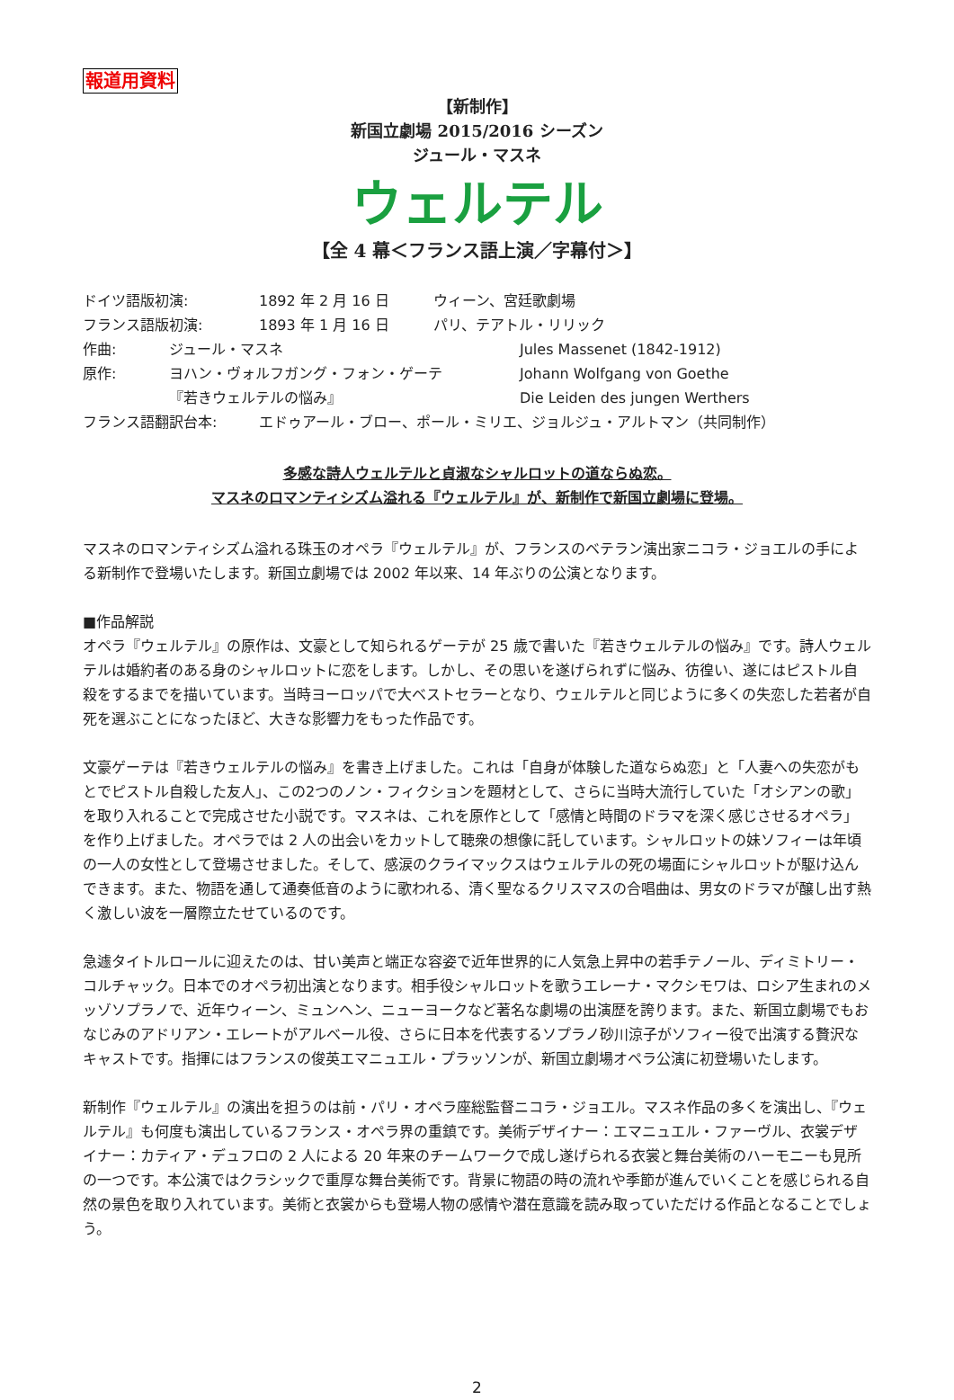報道用資料
【新制作】
新国立劇場 2015/2016 シーズン
ジュール・マスネ
ウェルテル
【全 4 幕＜フランス語上演／字幕付＞】
ドイツ語版初演: 1892 年 2 月 16 日 ウィーン、宮廷歌劇場
フランス語版初演: 1893 年 1 月 16 日 パリ、テアトル・リリック
作曲: ジュール・マスネ Jules Massenet (1842-1912)
原作: ヨハン・ヴォルフガング・フォン・ゲーテ Johann Wolfgang von Goethe
『若きウェルテルの悩み』 Die Leiden des jungen Werthers
フランス語翻訳台本: エドゥアール・ブロー、ポール・ミリエ、ジョルジュ・アルトマン（共同制作）
多感な詩人ウェルテルと貞淑なシャルロットの道ならぬ恋。
マスネのロマンティシズム溢れる『ウェルテル』が、新制作で新国立劇場に登場。
マスネのロマンティシズム溢れる珠玉のオペラ『ウェルテル』が、フランスのベテラン演出家ニコラ・ジョエルの手による新制作で登場いたします。新国立劇場では 2002 年以来、14 年ぶりの公演となります。
■作品解説
オペラ『ウェルテル』の原作は、文豪として知られるゲーテが 25 歳で書いた『若きウェルテルの悩み』です。詩人ウェルテルは婚約者のある身のシャルロットに恋をします。しかし、その思いを遂げられずに悩み、彷徨い、遂にはピストル自殺をするまでを描いています。当時ヨーロッパで大ベストセラーとなり、ウェルテルと同じように多くの失恋した若者が自死を選ぶことになったほど、大きな影響力をもった作品です。
文豪ゲーテは『若きウェルテルの悩み』を書き上げました。これは「自身が体験した道ならぬ恋」と「人妻への失恋がもとでピストル自殺した友人」、この2つのノン・フィクションを題材として、さらに当時大流行していた「オシアンの歌」を取り入れることで完成させた小説です。マスネは、これを原作として「感情と時間のドラマを深く感じさせるオペラ」を作り上げました。オペラでは 2 人の出会いをカットして聴衆の想像に託しています。シャルロットの妹ソフィーは年頃の一人の女性として登場させました。そして、感涙のクライマックスはウェルテルの死の場面にシャルロットが駆け込んできます。また、物語を通して通奏低音のように歌われる、清く聖なるクリスマスの合唱曲は、男女のドラマが醸し出す熱く激しい波を一層際立たせているのです。
急遽タイトルロールに迎えたのは、甘い美声と端正な容姿で近年世界的に人気急上昇中の若手テノール、ディミトリー・コルチャック。日本でのオペラ初出演となります。相手役シャルロットを歌うエレーナ・マクシモワは、ロシア生まれのメッゾソプラノで、近年ウィーン、ミュンヘン、ニューヨークなど著名な劇場の出演歴を誇ります。また、新国立劇場でもおなじみのアドリアン・エレートがアルベール役、さらに日本を代表するソプラノ砂川涼子がソフィー役で出演する贅沢なキャストです。指揮にはフランスの俊英エマニュエル・プラッソンが、新国立劇場オペラ公演に初登場いたします。
新制作『ウェルテル』の演出を担うのは前・パリ・オペラ座総監督ニコラ・ジョエル。マスネ作品の多くを演出し、『ウェルテル』も何度も演出しているフランス・オペラ界の重鎮です。美術デザイナー：エマニュエル・ファーヴル、衣裳デザイナー：カティア・デュフロの 2 人による 20 年来のチームワークで成し遂げられる衣裳と舞台美術のハーモニーも見所の一つです。本公演ではクラシックで重厚な舞台美術です。背景に物語の時の流れや季節が進んでいくことを感じられる自然の景色を取り入れています。美術と衣裳からも登場人物の感情や潜在意識を読み取っていただける作品となることでしょう。
2